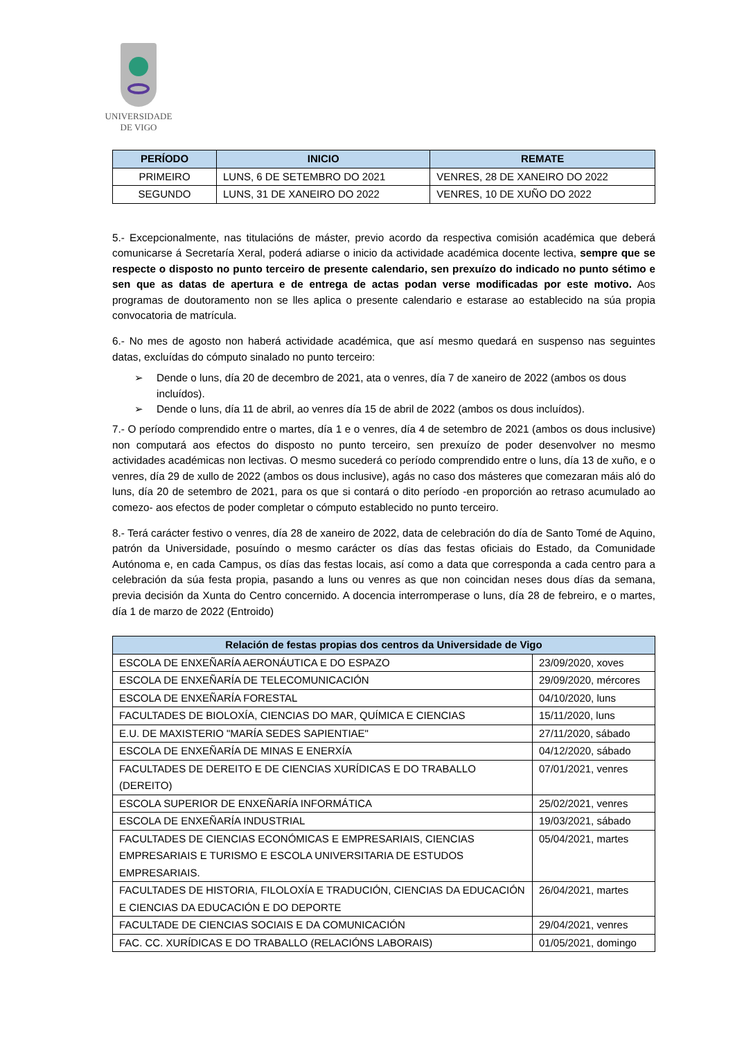UNIVERSIDADE
DE VIGO
| PERÍODO | INICIO | REMATE |
| --- | --- | --- |
| PRIMEIRO | LUNS, 6 DE SETEMBRO DO 2021 | VENRES, 28 DE XANEIRO DO 2022 |
| SEGUNDO | LUNS, 31 DE XANEIRO DO 2022 | VENRES, 10 DE XUÑO DO 2022 |
5.- Excepcionalmente, nas titulacións de máster, previo acordo da respectiva comisión académica que deberá comunicarse á Secretaría Xeral, poderá adiarse o inicio da actividade académica docente lectiva, sempre que se respecte o disposto no punto terceiro de presente calendario, sen prexuízo do indicado no punto sétimo e sen que as datas de apertura e de entrega de actas podan verse modificadas por este motivo. Aos programas de doutoramento non se lles aplica o presente calendario e estarase ao establecido na súa propia convocatoria de matrícula.
6.- No mes de agosto non haberá actividade académica, que así mesmo quedará en suspenso nas seguintes datas, excluídas do cómputo sinalado no punto terceiro:
➢ Dende o luns, día 20 de decembro de 2021, ata o venres, día 7 de xaneiro de 2022 (ambos os dous incluídos).
➢ Dende o luns, día 11 de abril, ao venres día 15 de abril de 2022 (ambos os dous incluídos).
7.- O período comprendido entre o martes, día 1 e o venres, día 4 de setembro de 2021 (ambos os dous inclusive) non computará aos efectos do disposto no punto terceiro, sen prexuízo de poder desenvolver no mesmo actividades académicas non lectivas. O mesmo sucederá co período comprendido entre o luns, día 13 de xuño, e o venres, día 29 de xullo de 2022 (ambos os dous inclusive), agás no caso dos másteres que comezaran máis aló do luns, día 20 de setembro de 2021, para os que si contará o dito período -en proporción ao retraso acumulado ao comezo- aos efectos de poder completar o cómputo establecido no punto terceiro.
8.- Terá carácter festivo o venres, día 28 de xaneiro de 2022, data de celebración do día de Santo Tomé de Aquino, patrón da Universidade, posuíndo o mesmo carácter os días das festas oficiais do Estado, da Comunidade Autónoma e, en cada Campus, os días das festas locais, así como a data que corresponda a cada centro para a celebración da súa festa propia, pasando a luns ou venres as que non coincidan neses dous días da semana, previa decisión da Xunta do Centro concernido. A docencia interromperase o luns, día 28 de febreiro, e o martes, día 1 de marzo de 2022 (Entroido)
| Relación de festas propias dos centros da Universidade de Vigo | |
| --- | --- |
| ESCOLA DE ENXEÑARÍA AERONÁUTICA E DO ESPAZO | 23/09/2020, xoves |
| ESCOLA DE ENXEÑARÍA DE TELECOMUNICACIÓN | 29/09/2020, mércores |
| ESCOLA DE ENXEÑARÍA FORESTAL | 04/10/2020, luns |
| FACULTADES DE BIOLOXÍA, CIENCIAS DO MAR, QUÍMICA E CIENCIAS | 15/11/2020, luns |
| E.U. DE MAXISTERIO "MARÍA SEDES SAPIENTIAE" | 27/11/2020, sábado |
| ESCOLA DE ENXEÑARÍA DE MINAS E ENERXÍA | 04/12/2020, sábado |
| FACULTADES DE DEREITO E DE CIENCIAS XURÍDICAS E DO TRABALLO (DEREITO) | 07/01/2021, venres |
| ESCOLA SUPERIOR DE ENXEÑARÍA INFORMÁTICA | 25/02/2021, venres |
| ESCOLA DE ENXEÑARÍA INDUSTRIAL | 19/03/2021, sábado |
| FACULTADES DE CIENCIAS ECONÓMICAS E EMPRESARIAIS, CIENCIAS EMPRESARIAIS E TURISMO E ESCOLA UNIVERSITARIA DE ESTUDOS EMPRESARIAIS. | 05/04/2021, martes |
| FACULTADES DE HISTORIA, FILOLOXÍA E TRADUCIÓN, CIENCIAS DA EDUCACIÓN E CIENCIAS DA EDUCACIÓN E DO DEPORTE | 26/04/2021, martes |
| FACULTADE DE CIENCIAS SOCIAIS E DA COMUNICACIÓN | 29/04/2021, venres |
| FAC. CC. XURÍDICAS E DO TRABALLO (RELACIÓNS LABORAIS) | 01/05/2021, domingo |